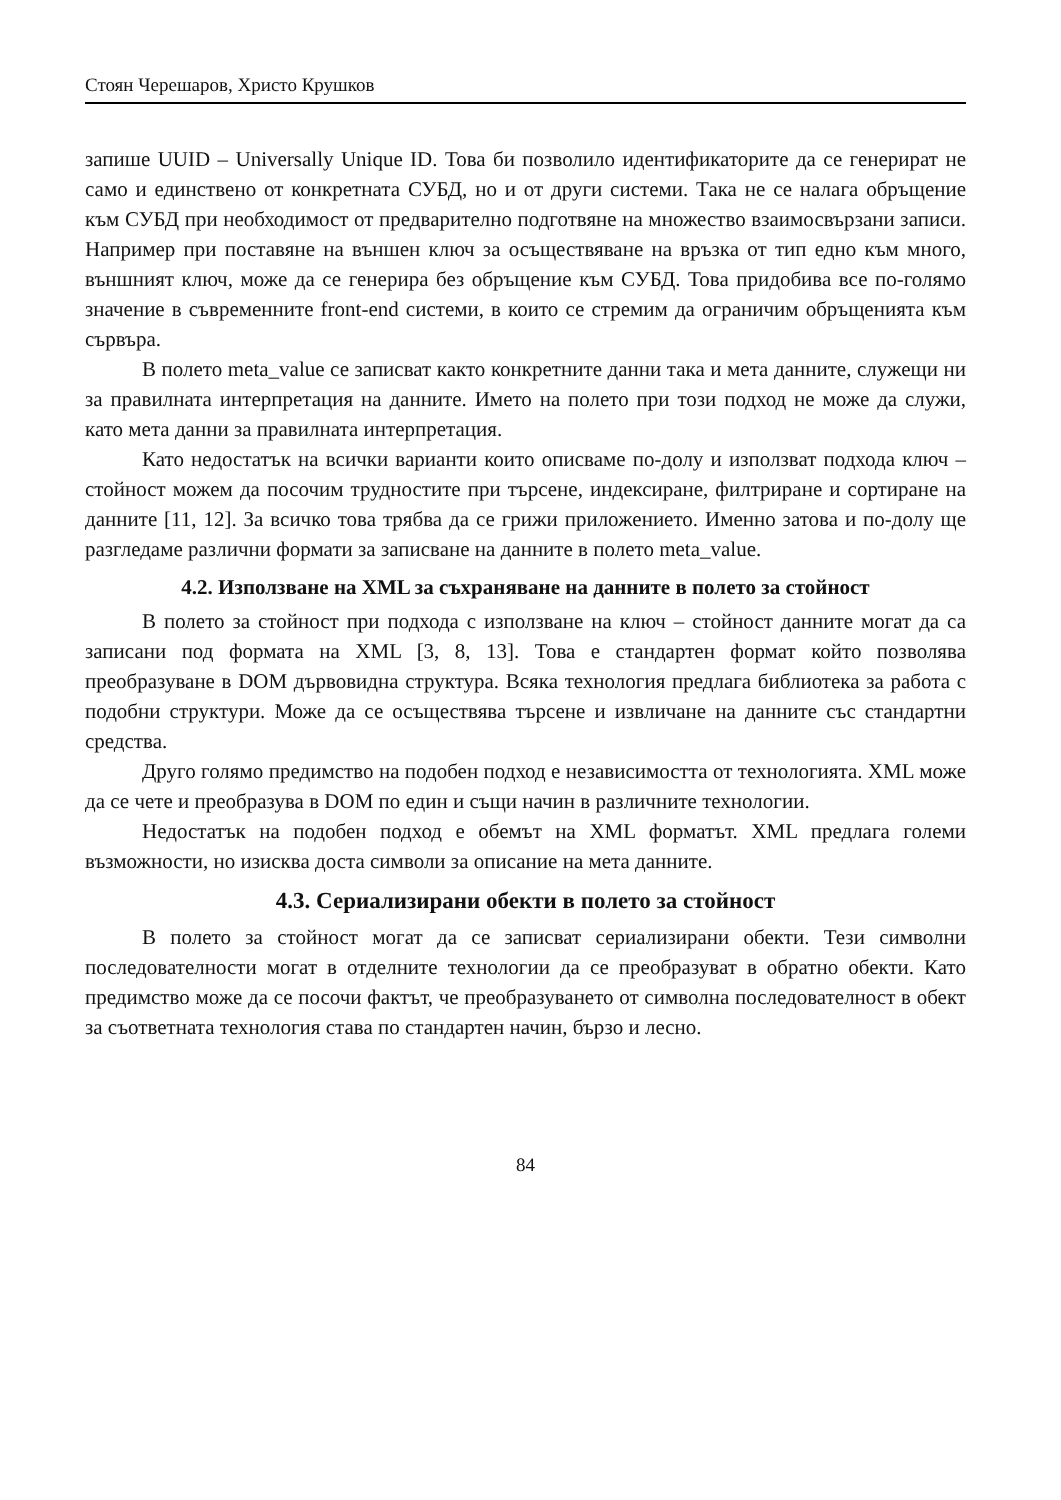Стоян Черешаров, Христо Крушков
запише UUID – Universally Unique ID. Това би позволило идентификаторите да се генерират не само и единствено от конкретната СУБД, но и от други системи. Така не се налага обръщение към СУБД при необходимост от предварително подготвяне на множество взаимосвързани записи. Например при поставяне на външен ключ за осъществяване на връзка от тип едно към много, външният ключ, може да се генерира без обръщение към СУБД. Това придобива все по-голямо значение в съвременните front-end системи, в които се стремим да ограничим обръщенията към сървъра.
В полето meta_value се записват както конкретните данни така и мета данните, служещи ни за правилната интерпретация на данните. Името на полето при този подход не може да служи, като мета данни за правилната интерпретация.
Като недостатък на всички варианти които описваме по-долу и използват подхода ключ – стойност можем да посочим трудностите при търсене, индексиране, филтриране и сортиране на данните [11, 12]. За всичко това трябва да се грижи приложението. Именно затова и по-долу ще разгледаме различни формати за записване на данните в полето meta_value.
4.2. Използване на XML за съхраняване на данните в полето за стойност
В полето за стойност при подхода с използване на ключ – стойност данните могат да са записани под формата на XML [3, 8, 13]. Това е стандартен формат който позволява преобразуване в DOM дървовидна структура. Всяка технология предлага библиотека за работа с подобни структури. Може да се осъществява търсене и извличане на данните със стандартни средства.
Друго голямо предимство на подобен подход е независимостта от технологията. XML може да се чете и преобразува в DOM по един и същи начин в различните технологии.
Недостатък на подобен подход е обемът на XML форматът. XML предлага големи възможности, но изисква доста символи за описание на мета данните.
4.3. Сериализирани обекти в полето за стойност
В полето за стойност могат да се записват сериализирани обекти. Тези символни последователности могат в отделните технологии да се преобразуват в обратно обекти. Като предимство може да се посочи фактът, че преобразуването от символна последователност в обект за съответната технология става по стандартен начин, бързо и лесно.
84